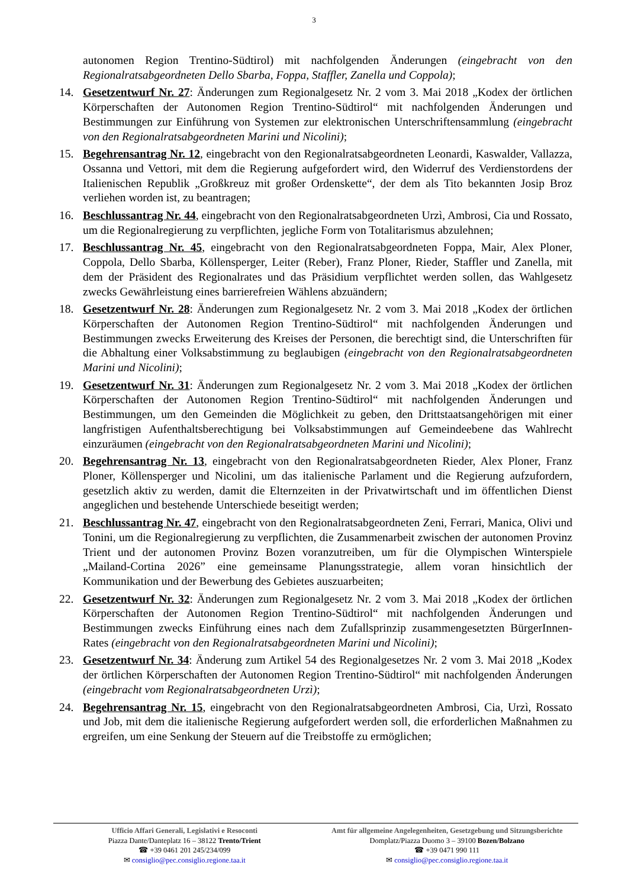3
autonomen Region Trentino-Südtirol) mit nachfolgenden Änderungen (eingebracht von den Regionalratsabgeordneten Dello Sbarba, Foppa, Staffler, Zanella und Coppola);
14. Gesetzentwurf Nr. 27: Änderungen zum Regionalgesetz Nr. 2 vom 3. Mai 2018 „Kodex der örtlichen Körperschaften der Autonomen Region Trentino-Südtirol“ mit nachfolgenden Änderungen und Bestimmungen zur Einführung von Systemen zur elektronischen Unterschriftensammlung (eingebracht von den Regionalratsabgeordneten Marini und Nicolini);
15. Begehrensantrag Nr. 12, eingebracht von den Regionalratsabgeordneten Leonardi, Kaswalder, Vallazza, Ossanna und Vettori, mit dem die Regierung aufgefordert wird, den Widerruf des Verdienstordens der Italienischen Republik „Großkreuz mit großer Ordenskette“, der dem als Tito bekannten Josip Broz verliehen worden ist, zu beantragen;
16. Beschlussantrag Nr. 44, eingebracht von den Regionalratsabgeordneten Urzì, Ambrosi, Cia und Rossato, um die Regionalregierung zu verpflichten, jegliche Form von Totalitarismus abzulehnen;
17. Beschlussantrag Nr. 45, eingebracht von den Regionalratsabgeordneten Foppa, Mair, Alex Ploner, Coppola, Dello Sbarba, Köllensperger, Leiter (Reber), Franz Ploner, Rieder, Staffler und Zanella, mit dem der Präsident des Regionalrates und das Präsidium verpflichtet werden sollen, das Wahlgesetz zwecks Gewährleistung eines barrierefreien Wählens abzuändern;
18. Gesetzentwurf Nr. 28: Änderungen zum Regionalgesetz Nr. 2 vom 3. Mai 2018 „Kodex der örtlichen Körperschaften der Autonomen Region Trentino-Südtirol“ mit nachfolgenden Änderungen und Bestimmungen zwecks Erweiterung des Kreises der Personen, die berechtigt sind, die Unterschriften für die Abhaltung einer Volksabstimmung zu beglaubigen (eingebracht von den Regionalratsabgeordneten Marini und Nicolini);
19. Gesetzentwurf Nr. 31: Änderungen zum Regionalgesetz Nr. 2 vom 3. Mai 2018 „Kodex der örtlichen Körperschaften der Autonomen Region Trentino-Südtirol“ mit nachfolgenden Änderungen und Bestimmungen, um den Gemeinden die Möglichkeit zu geben, den Drittstaatsangehörigen mit einer langfristigen Aufenthaltsberechtigung bei Volksabstimmungen auf Gemeindeebene das Wahlrecht einzuräumen (eingebracht von den Regionalratsabgeordneten Marini und Nicolini);
20. Begehrensantrag Nr. 13, eingebracht von den Regionalratsabgeordneten Rieder, Alex Ploner, Franz Ploner, Köllensperger und Nicolini, um das italienische Parlament und die Regierung aufzufordern, gesetzlich aktiv zu werden, damit die Elternzeiten in der Privatwirtschaft und im öffentlichen Dienst angeglichen und bestehende Unterschiede beseitigt werden;
21. Beschlussantrag Nr. 47, eingebracht von den Regionalratsabgeordneten Zeni, Ferrari, Manica, Olivi und Tonini, um die Regionalregierung zu verpflichten, die Zusammenarbeit zwischen der autonomen Provinz Trient und der autonomen Provinz Bozen voranzutreiben, um für die Olympischen Winterspiele „Mailand-Cortina 2026” eine gemeinsame Planungsstrategie, allem voran hinsichtlich der Kommunikation und der Bewerbung des Gebietes auszuarbeiten;
22. Gesetzentwurf Nr. 32: Änderungen zum Regionalgesetz Nr. 2 vom 3. Mai 2018 „Kodex der örtlichen Körperschaften der Autonomen Region Trentino-Südtirol“ mit nachfolgenden Änderungen und Bestimmungen zwecks Einführung eines nach dem Zufallsprinzip zusammengesetzten BürgerInnen-Rates (eingebracht von den Regionalratsabgeordneten Marini und Nicolini);
23. Gesetzentwurf Nr. 34: Änderung zum Artikel 54 des Regionalgesetzes Nr. 2 vom 3. Mai 2018 „Kodex der örtlichen Körperschaften der Autonomen Region Trentino-Südtirol“ mit nachfolgenden Änderungen (eingebracht vom Regionalratsabgeordneten Urzì);
24. Begehrensantrag Nr. 15, eingebracht von den Regionalratsabgeordneten Ambrosi, Cia, Urzì, Rossato und Job, mit dem die italienische Regierung aufgefordert werden soll, die erforderlichen Maßnahmen zu ergreifen, um eine Senkung der Steuern auf die Treibstoffe zu ermöglichen;
Ufficio Affari Generali, Legislativi e Resoconti
Piazza Dante/Danteplatz 16 – 38122 Trento/Trient
☎ +39 0461 201 245/234/099
✉ consiglio@pec.consiglio.regione.taa.it
Amt für allgemeine Angelegenheiten, Gesetzgebung und Sitzungsberichte
Domplatz/Piazza Duomo 3 – 39100 Bozen/Bolzano
☎ +39 0471 990 111
✉ consiglio@pec.consiglio.regione.taa.it